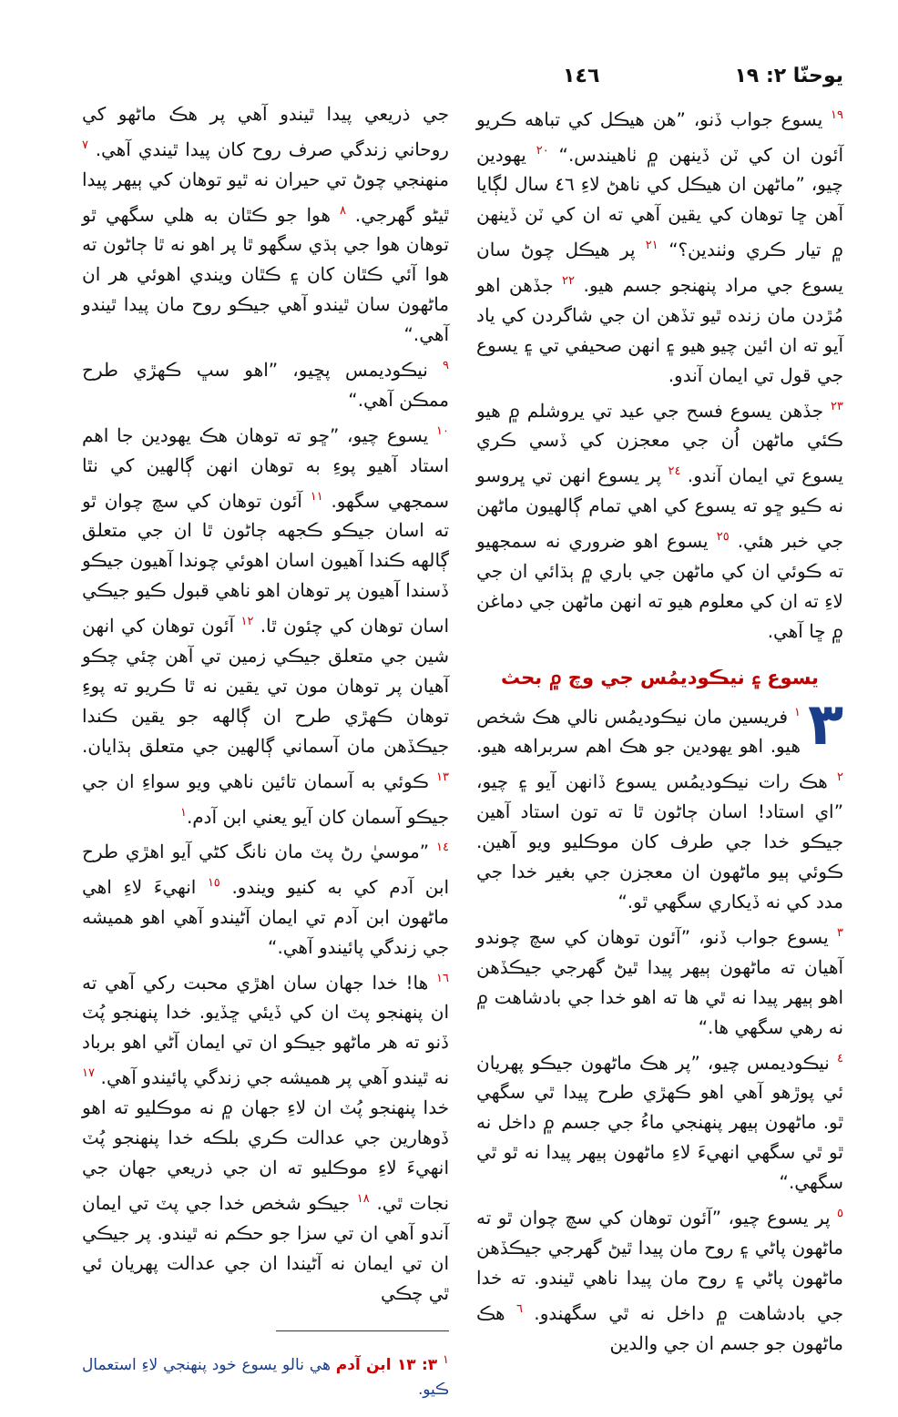يوحنّا ٢: ١٩ ١٤٦
<sup>١٩</sup> يسوع جواب ڏنو، ”هن هيڪل کي تباهه ڪريو آئون ان کي ٽن ڏينهن ۾ ٺاهيندس.“ <sup>٢٠</sup> يهودين چيو، ”ماڻهن ان هيڪل کي ناهڻ لاءِ ٤٦ سال لڳايا آهن ڇا توهان کي يقين آهي ته ان کي ٽن ڏينهن ۾ تيار ڪري وٺندين؟“ <sup>٢١</sup> پر هيڪل چوڻ سان يسوع جي مراد پنهنجو جسم هيو. <sup>٢٢</sup> جڏهن اهو مُڙدن مان زنده ٿيو تڏهن ان جي شاگردن کي ياد آيو ته ان ائين چيو هيو ۽ انهن صحيفي تي ۽ يسوع جي قول تي ايمان آندو.
<sup>٢٣</sup> جڏهن يسوع فسح جي عيد تي يروشلم ۾ هيو ڪئي ماڻهن اُن جي معجزن کي ڏسي ڪري يسوع تي ايمان آندو. <sup>٢٤</sup> پر يسوع انهن تي ڀروسو نه ڪيو ڇو ته يسوع کي اهي تمام ڳالهيون ماڻهن جي خبر هئي. <sup>٢٥</sup> يسوع اهو ضروري نه سمجهيو ته ڪوئي ان کي ماڻهن جي باري ۾ ٻڌائي ان جي لاءِ ته ان کي معلوم هيو ته انهن ماڻهن جي دماغن ۾ ڇا آهي.
يسوع ۽ نيڪوديمُس جي وچ ۾ بحث
٣<sup>١</sup> فريسين مان نيڪوديمُس نالي هڪ شخص هيو. اهو يهودين جو هڪ اهم سربراهه هيو. <sup>٢</sup> هڪ رات نيڪوديمُس يسوع ڏانهن آيو ۽ چيو، ”اي استاد! اسان ڄاڻون ٿا ته تون استاد آهين جيڪو خدا جي طرف کان موڪليو ويو آهين. ڪوئي ٻيو ماڻهون ان معجزن جي بغير خدا جي مدد کي نه ڏيکاري سگهي ٿو.“
<sup>٣</sup> يسوع جواب ڏنو، ”آئون توهان کي سچ چوندو آهيان ته ماڻهون ٻيهر پيدا ٿيڻ گهرجي جيڪڏهن اهو ٻيهر پيدا نه ٿي ها ته اهو خدا جي بادشاهت ۾ نه رهي سگهي ها.“
<sup>٤</sup> نيڪوديمس چيو، ”پر هڪ ماڻهون جيڪو پهريان ئي پوڙهو آهي اهو ڪهڙي طرح پيدا ٿي سگهي ٿو. ماڻهون ٻيهر پنهنجي ماءُ جي جسم ۾ داخل نه ٿو ٿي سگهي انهيءَ لاءِ ماڻهون ٻيهر پيدا نه ٿو ٿي سگهي.“
<sup>٥</sup> پر يسوع چيو، ”آئون توهان کي سچ چوان ٿو ته ماڻهون پاڻي ۽ روح مان پيدا ٿيڻ گهرجي جيڪڏهن ماڻهون پاڻي ۽ روح مان پيدا ناهي ٿيندو. ته خدا جي بادشاهت ۾ داخل نه ٿي سگهندو. <sup>٦</sup> هڪ ماڻهون جو جسم ان جي والدين
جي ذريعي پيدا ٿيندو آهي پر هڪ ماڻهو کي روحاني زندگي صرف روح کان پيدا ٿيندي آهي. <sup>٧</sup> منهنجي چوڻ تي حيران نه ٿيو توهان کي ٻيهر پيدا ٿيڻو گهرجي. <sup>٨</sup> هوا جو ڪٿان به هلي سگهي ٿو توهان هوا جي ٻڌي سگهو ٿا پر اهو نه ٿا ڄاڻون ته هوا آئي ڪٿان کان ۽ ڪٿان ويندي اهوئي هر ان ماڻهون سان ٿيندو آهي جيڪو روح مان پيدا ٿيندو آهي.“
<sup>٩</sup> نيڪوديمس پڇيو، ”اهو سڀ ڪهڙي طرح ممڪن آهي.“
<sup>١٠</sup> يسوع چيو، ”ڇو ته توهان هڪ يهودين جا اهم استاد آهيو پوءِ به توهان انهن ڳالهين کي نٿا سمجهي سگهو. <sup>١١</sup> آئون توهان کي سچ چوان ٿو ته اسان جيڪو ڪجهه ڄاڻون ٿا ان جي متعلق ڳالهه ڪندا آهيون اسان اهوئي چوندا آهيون جيڪو ڏسندا آهيون پر توهان اهو ناهي قبول ڪيو جيڪي اسان توهان کي چئون ٿا. <sup>١٢</sup> آئون توهان کي انهن شين جي متعلق جيڪي زمين تي آهن چئي چڪو آهيان پر توهان مون تي يقين نه ٿا ڪريو ته پوءِ توهان ڪهڙي طرح ان ڳالهه جو يقين ڪندا جيڪڏهن مان آسماني ڳالهين جي متعلق ٻڌايان. <sup>١٣</sup> ڪوئي به آسمان تائين ناهي ويو سواءِ ان جي جيڪو آسمان کان آيو يعني ابن آدم.<sup>١</sup>
<sup>١٤</sup> ”موسيٰ رڻ پٽ مان نانگ کڻي آيو اهڙي طرح ابن آدم کي به کنيو ويندو. <sup>١٥</sup> انهيءَ لاءِ اهي ماڻهون ابن آدم تي ايمان آڻيندو آهي اهو هميشه جي زندگي پائيندو آهي.“
<sup>١٦</sup> ها! خدا جهان سان اهڙي محبت رکي آهي ته ان پنهنجو پٽ ان کي ڏيئي ڇڏيو. خدا پنهنجو پُٽ ڏنو ته هر ماڻهو جيڪو ان تي ايمان آڻي اهو برباد نه ٿيندو آهي پر هميشه جي زندگي پائيندو آهي. <sup>١٧</sup> خدا پنهنجو پُٽ ان لاءِ جهان ۾ نه موڪليو ته اهو ڏوهارين جي عدالت ڪري بلڪه خدا پنهنجو پُٽ انهيءَ لاءِ موڪليو ته ان جي ذريعي جهان جي نجات ٿي. <sup>١٨</sup> جيڪو شخص خدا جي پٽ تي ايمان آندو آهي ان تي سزا جو حڪم نه ٿيندو. پر جيڪي ان تي ايمان نه آڻيندا ان جي عدالت پهريان ئي ٿي چڪي
<sup>١</sup> ٣: ١٣ ابن آدم هي نالو يسوع خود پنهنجي لاءِ استعمال ڪيو.